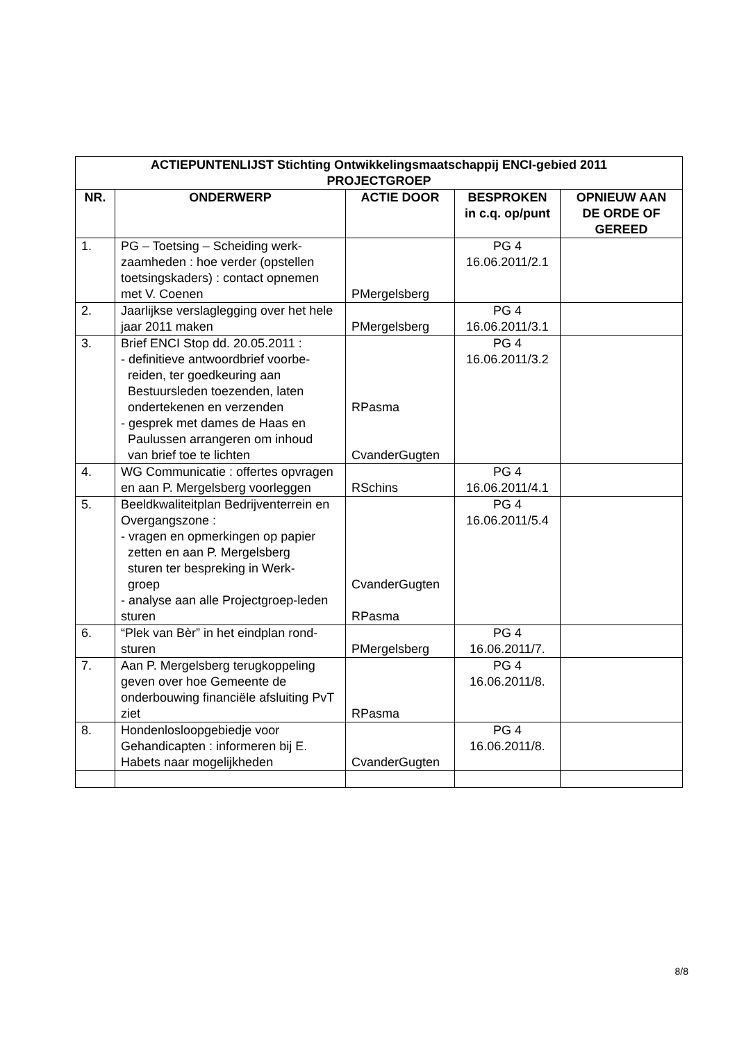| ACTIEPUNTENLIJST Stichting Ontwikkelingsmaatschappij ENCI-gebied 2011 PROJECTGROEP | | | | |
| --- | --- | --- | --- | --- |
| NR. | ONDERWERP | ACTIE DOOR | BESPROKEN in c.q. op/punt | OPNIEUW AAN DE ORDE OF GEREED |
| 1. | PG – Toetsing – Scheiding werk-zaamheden : hoe verder (opstellen toetsingskaders) : contact opnemen met V. Coenen | PMergelsberg | PG 4 16.06.2011/2.1 | |
| 2. | Jaarlijkse verslaglegging over het hele jaar 2011 maken | PMergelsberg | PG 4 16.06.2011/3.1 | |
| 3. | Brief ENCI Stop dd. 20.05.2011 : - definitieve antwoordbrief voorbe- reiden, ter goedkeuring aan Bestuursleden toezenden, laten ondertekenen en verzenden - gesprek met dames de Haas en Paulussen arrangeren om inhoud van brief toe te lichten | RPasma CvanderGugten | PG 4 16.06.2011/3.2 | |
| 4. | WG Communicatie : offertes opvragen en aan P. Mergelsberg voorleggen | RSchins | PG 4 16.06.2011/4.1 | |
| 5. | Beeldkwaliteitplan Bedrijventerrein en Overgangszone : - vragen en opmerkingen op papier zetten en aan P. Mergelsberg sturen ter bespreking in Werk- groep - analyse aan alle Projectgroep-leden sturen | CvanderGugten RPasma | PG 4 16.06.2011/5.4 | |
| 6. | “Plek van Bèr” in het eindplan rond-sturen | PMergelsberg | PG 4 16.06.2011/7. | |
| 7. | Aan P. Mergelsberg terugkoppeling geven over hoe Gemeente de onderbouwing financiële afsluiting PvT ziet | RPasma | PG 4 16.06.2011/8. | |
| 8. | Hondenlosloopgebiedje voor Gehandicapten : informeren bij E. Habets naar mogelijkheden | CvanderGugten | PG 4 16.06.2011/8. | |
8/8